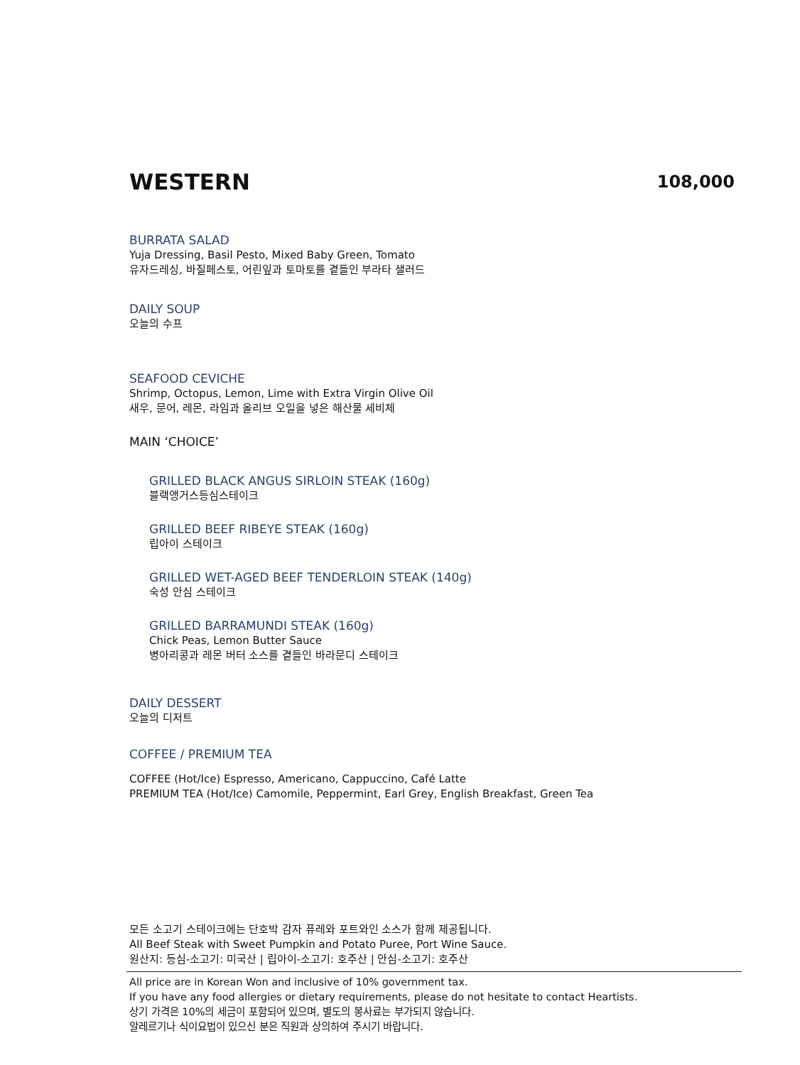WESTERN
108,000
BURRATA SALAD
Yuja Dressing, Basil Pesto, Mixed Baby Green, Tomato
유자드레싱, 바질페스토, 어린잎과 토마토를 곁들인 부라타 샐러드
DAILY SOUP
오늘의 수프
SEAFOOD CEVICHE
Shrimp, Octopus, Lemon, Lime with Extra Virgin Olive Oil
새우, 문어, 레몬, 라임과 올리브 오일을 넣은 해산물 세비체
MAIN ‘CHOICE’
GRILLED BLACK ANGUS SIRLOIN STEAK (160g)
블랙앵거스등심스테이크
GRILLED BEEF RIBEYE STEAK (160g)
립아이 스테이크
GRILLED WET-AGED BEEF TENDERLOIN STEAK (140g)
숙성 안심 스테이크
GRILLED BARRAMUNDI STEAK (160g)
Chick Peas, Lemon Butter Sauce
병아리콩과 레몬 버터 소스를 곁들인 바라문디 스테이크
DAILY DESSERT
오늘의 디저트
COFFEE / PREMIUM TEA
COFFEE (Hot/Ice) Espresso, Americano, Cappuccino, Café Latte
PREMIUM TEA (Hot/Ice) Camomile, Peppermint, Earl Grey, English Breakfast, Green Tea
모든 소고기 스테이크에는 단호박 감자 퓨레와 포트와인 소스가 함께 제공됩니다.
All Beef Steak with Sweet Pumpkin and Potato Puree, Port Wine Sauce.
원산지: 등심-소고기: 미국산 | 립아이-소고기: 호주산 | 안심-소고기: 호주산
All price are in Korean Won and inclusive of 10% government tax.
If you have any food allergies or dietary requirements, please do not hesitate to contact Heartists.
상기 가격은 10%의 세금이 포함되어 있으며, 별도의 봉사료는 부가되지 않습니다.
알레르기나 식이요법이 있으신 분은 직원과 상의하여 주시기 바랍니다.